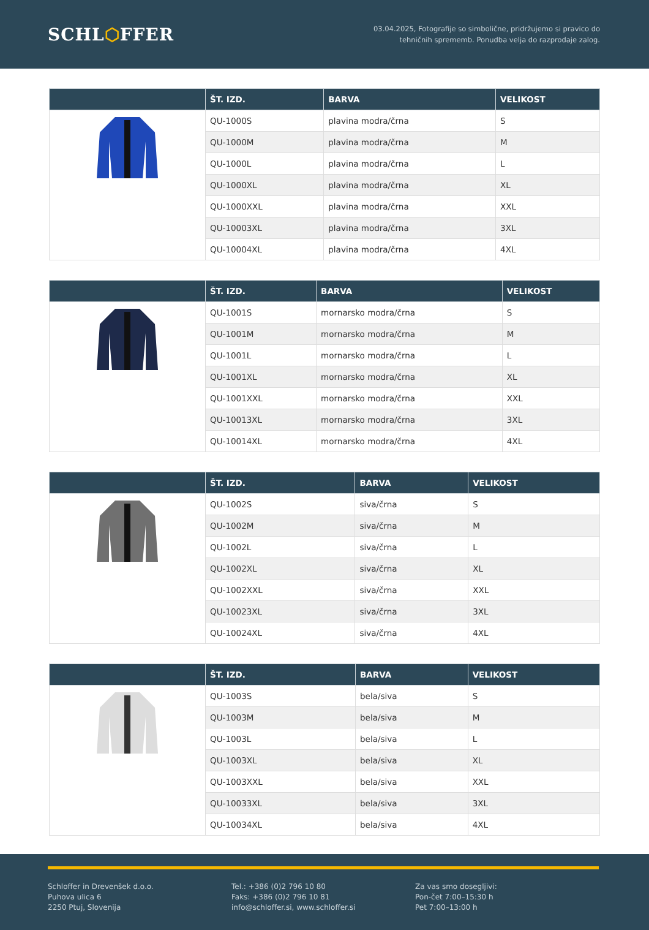SCHL⬡FFER
03.04.2025, Fotografije so simbolične, pridržujemo si pravico do
tehničnih sprememb. Ponudba velja do razprodaje zalog.
| | ŠT. IZD. | BARVA | VELIKOST |
| --- | --- | --- | --- |
| | QU-1000S | plavina modra/črna | S |
| | QU-1000M | plavina modra/črna | M |
| | QU-1000L | plavina modra/črna | L |
| | QU-1000XL | plavina modra/črna | XL |
| | QU-1000XXL | plavina modra/črna | XXL |
| | QU-10003XL | plavina modra/črna | 3XL |
| | QU-10004XL | plavina modra/črna | 4XL |
| | ŠT. IZD. | BARVA | VELIKOST |
| --- | --- | --- | --- |
| | QU-1001S | mornarsko modra/črna | S |
| | QU-1001M | mornarsko modra/črna | M |
| | QU-1001L | mornarsko modra/črna | L |
| | QU-1001XL | mornarsko modra/črna | XL |
| | QU-1001XXL | mornarsko modra/črna | XXL |
| | QU-10013XL | mornarsko modra/črna | 3XL |
| | QU-10014XL | mornarsko modra/črna | 4XL |
| | ŠT. IZD. | BARVA | VELIKOST |
| --- | --- | --- | --- |
| | QU-1002S | siva/črna | S |
| | QU-1002M | siva/črna | M |
| | QU-1002L | siva/črna | L |
| | QU-1002XL | siva/črna | XL |
| | QU-1002XXL | siva/črna | XXL |
| | QU-10023XL | siva/črna | 3XL |
| | QU-10024XL | siva/črna | 4XL |
| | ŠT. IZD. | BARVA | VELIKOST |
| --- | --- | --- | --- |
| | QU-1003S | bela/siva | S |
| | QU-1003M | bela/siva | M |
| | QU-1003L | bela/siva | L |
| | QU-1003XL | bela/siva | XL |
| | QU-1003XXL | bela/siva | XXL |
| | QU-10033XL | bela/siva | 3XL |
| | QU-10034XL | bela/siva | 4XL |
Schloffer in Drevenšek d.o.o.
Puhova ulica 6
2250 Ptuj, Slovenija
Tel.: +386 (0)2 796 10 80
Faks: +386 (0)2 796 10 81
info@schloffer.si, www.schloffer.si
Za vas smo dosegljivi:
Pon-čet 7:00–15:30 h
Pet 7:00–13:00 h